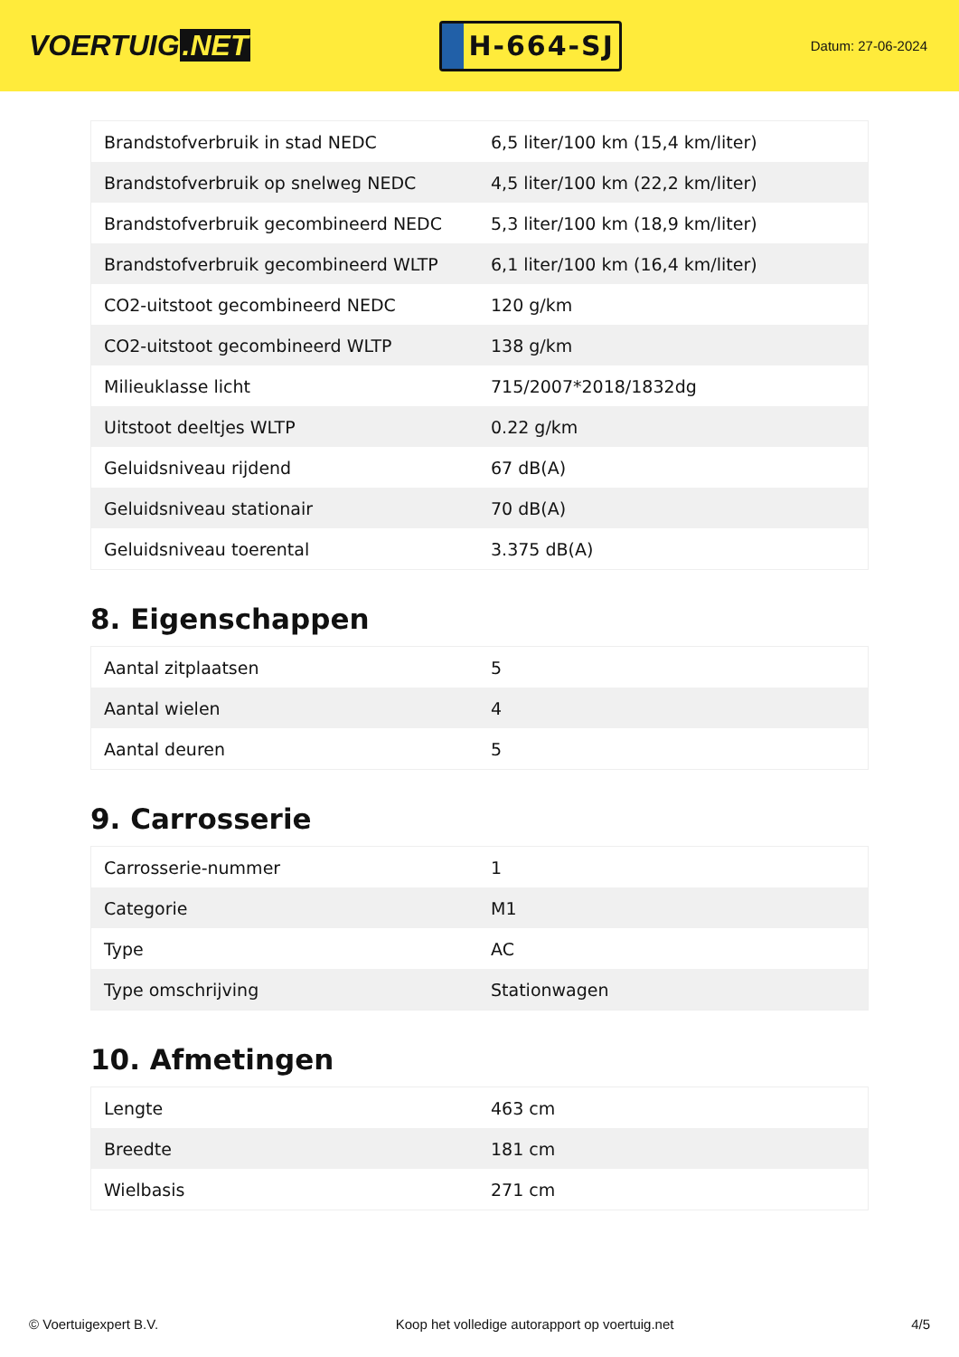VOERTUIG.NET
H-664-SJ
Datum: 27-06-2024
| Brandstofverbruik in stad NEDC | 6,5 liter/100 km (15,4 km/liter) |
| Brandstofverbruik op snelweg NEDC | 4,5 liter/100 km (22,2 km/liter) |
| Brandstofverbruik gecombineerd NEDC | 5,3 liter/100 km (18,9 km/liter) |
| Brandstofverbruik gecombineerd WLTP | 6,1 liter/100 km (16,4 km/liter) |
| CO2-uitstoot gecombineerd NEDC | 120 g/km |
| CO2-uitstoot gecombineerd WLTP | 138 g/km |
| Milieuklasse licht | 715/2007*2018/1832dg |
| Uitstoot deeltjes WLTP | 0.22 g/km |
| Geluidsniveau rijdend | 67 dB(A) |
| Geluidsniveau stationair | 70 dB(A) |
| Geluidsniveau toerental | 3.375 dB(A) |
8. Eigenschappen
| Aantal zitplaatsen | 5 |
| Aantal wielen | 4 |
| Aantal deuren | 5 |
9. Carrosserie
| Carrosserie-nummer | 1 |
| Categorie | M1 |
| Type | AC |
| Type omschrijving | Stationwagen |
10. Afmetingen
| Lengte | 463 cm |
| Breedte | 181 cm |
| Wielbasis | 271 cm |
© Voertuigexpert B.V. Koop het volledige autorapport op voertuig.net 4/5